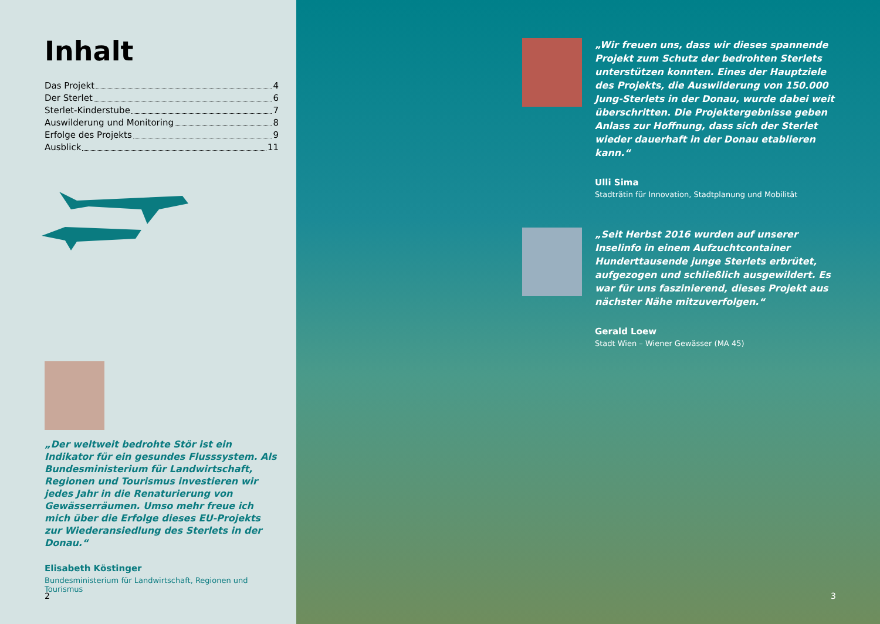Inhalt
Das Projekt 4
Der Sterlet 6
Sterlet-Kinderstube 7
Auswilderung und Monitoring 8
Erfolge des Projekts 9
Ausblick 11
„Der weltweit bedrohte Stör ist ein Indikator für ein gesundes Flusssystem. Als Bundesministerium für Landwirtschaft, Regionen und Tourismus investieren wir jedes Jahr in die Renaturierung von Gewässer­räumen. Umso mehr freue ich mich über die Erfolge dieses EU-Projekts zur Wiederansiedlung des Sterlets in der Donau.“
Elisabeth Köstinger
Bundesministerium für Landwirtschaft, Regionen und Tourismus
2
„Wir freuen uns, dass wir dieses spannende Projekt zum Schutz der bedrohten Sterlets unterstützen konnten. Eines der Hauptziele des Projekts, die Aus­wilderung von 150.000 Jung-Sterlets in der Donau, wurde dabei weit überschritten. Die Projektergeb­nisse geben Anlass zur Hoffnung, dass sich der Sterlet wieder dauerhaft in der Donau etablieren kann.“
Ulli Sima
Stadträtin für Innovation, Stadtplanung und Mobilität
„Seit Herbst 2016 wurden auf unserer Inselinfo in einem Aufzuchtcontainer Hunderttausende junge Sterlets erbrütet, aufgezogen und schließlich aus­gewildert. Es war für uns faszinierend, dieses Projekt aus nächster Nähe mitzuverfolgen.“
Gerald Loew
Stadt Wien – Wiener Gewässer (MA 45)
3